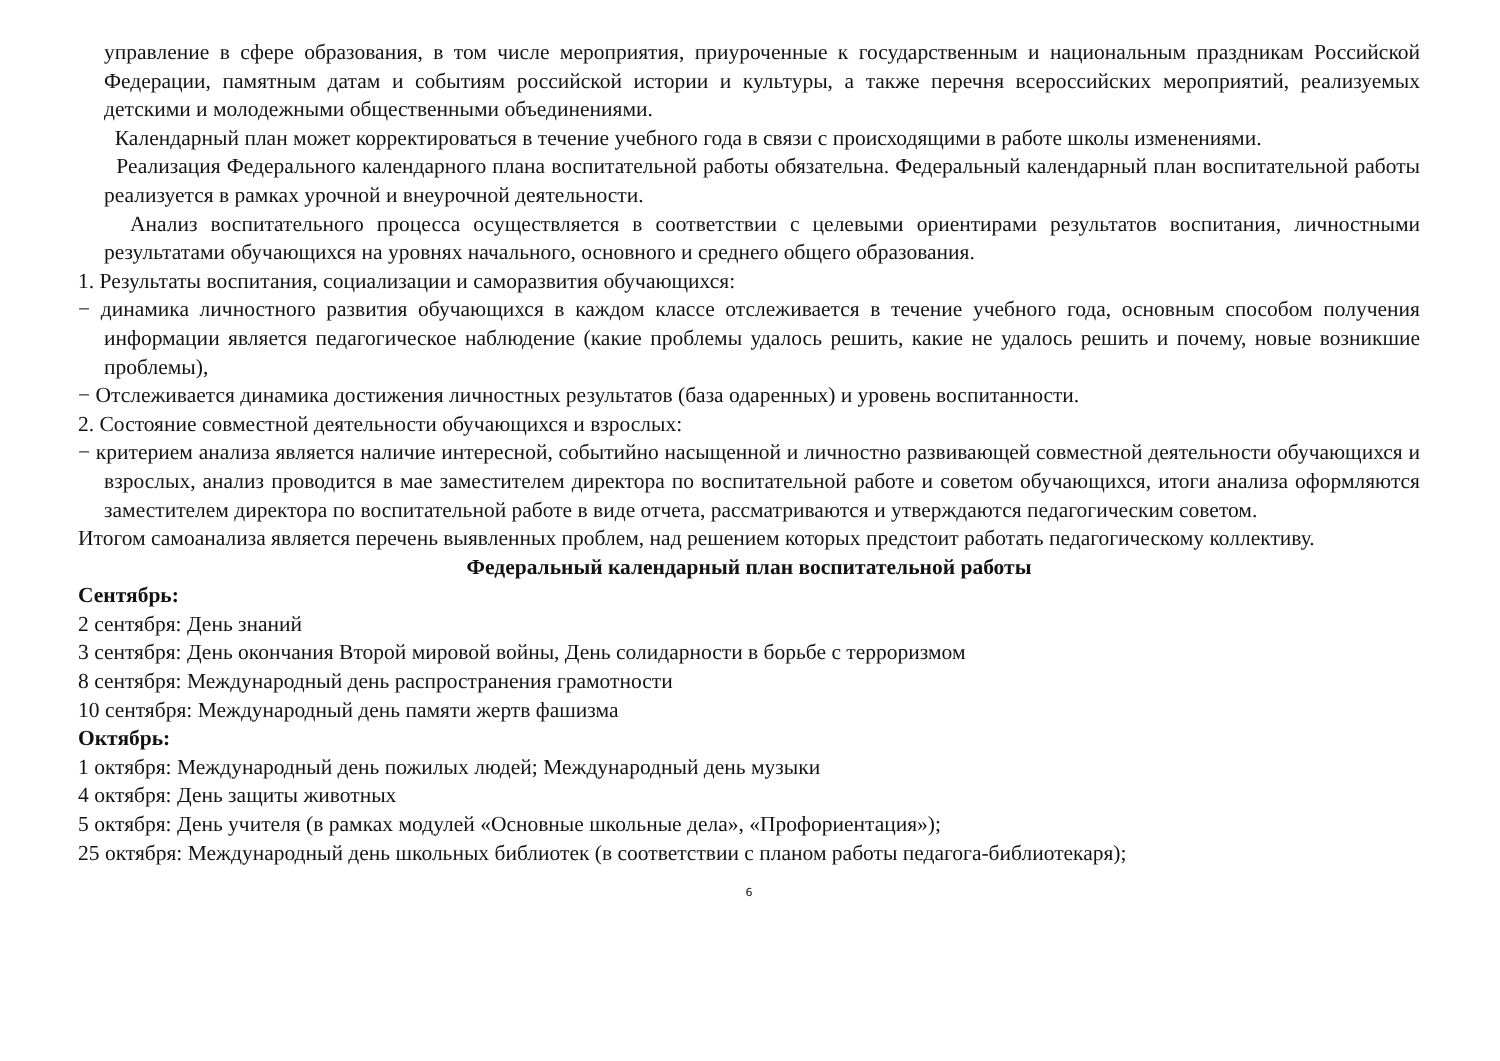управление в сфере образования, в том числе мероприятия, приуроченные к государственным и национальным праздникам Российской Федерации, памятным датам и событиям российской истории и культуры, а также перечня всероссийских мероприятий, реализуемых детскими и молодежными общественными объединениями.
Календарный план может корректироваться в течение учебного года в связи с происходящими в работе школы изменениями.
Реализация Федерального календарного плана воспитательной работы обязательна. Федеральный календарный план воспитательной работы реализуется в рамках урочной и внеурочной деятельности.
Анализ воспитательного процесса осуществляется в соответствии с целевыми ориентирами результатов воспитания, личностными результатами обучающихся на уровнях начального, основного и среднего общего образования.
1. Результаты воспитания, социализации и саморазвития обучающихся:
− динамика личностного развития обучающихся в каждом классе отслеживается в течение учебного года, основным способом получения информации является педагогическое наблюдение (какие проблемы удалось решить, какие не удалось решить и почему, новые возникшие проблемы),
− Отслеживается динамика достижения личностных результатов (база одаренных) и уровень воспитанности.
2. Состояние совместной деятельности обучающихся и взрослых:
− критерием анализа является наличие интересной, событийно насыщенной и личностно развивающей совместной деятельности обучающихся и взрослых, анализ проводится в мае заместителем директора по воспитательной работе и советом обучающихся, итоги анализа оформляются заместителем директора по воспитательной работе в виде отчета, рассматриваются и утверждаются педагогическим советом.
Итогом самоанализа является перечень выявленных проблем, над решением которых предстоит работать педагогическому коллективу.
Федеральный календарный план воспитательной работы
Сентябрь:
2 сентября: День знаний
3 сентября: День окончания Второй мировой войны, День солидарности в борьбе с терроризмом
8 сентября: Международный день распространения грамотности
10 сентября: Международный день памяти жертв фашизма
Октябрь:
1 октября: Международный день пожилых людей; Международный день музыки
4 октября: День защиты животных
5 октября: День учителя (в рамках модулей «Основные школьные дела», «Профориентация»);
25 октября: Международный день школьных библиотек (в соответствии с планом работы педагога-библиотекаря);
6